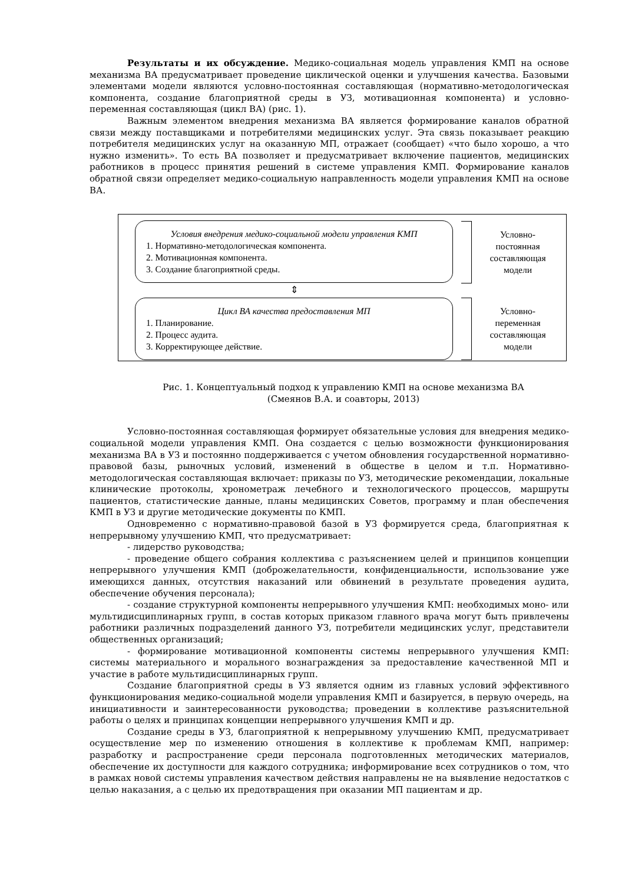Результаты и их обсуждение. Медико-социальная модель управления КМП на основе механизма ВА предусматривает проведение циклической оценки и улучшения качества. Базовыми элементами модели являются условно-постоянная составляющая (нормативно-методологическая компонента, создание благоприятной среды в УЗ, мотивационная компонента) и условно-переменная составляющая (цикл ВА) (рис. 1).
Важным элементом внедрения механизма ВА является формирование каналов обратной связи между поставщиками и потребителями медицинских услуг. Эта связь показывает реакцию потребителя медицинских услуг на оказанную МП, отражает (сообщает) «что было хорошо, а что нужно изменить». То есть ВА позволяет и предусматривает включение пациентов, медицинских работников в процесс принятия решений в системе управления КМП. Формирование каналов обратной связи определяет медико-социальную направленность модели управления КМП на основе ВА.
Условия внедрения медико-социальной модели управления КМП
1. Нормативно-методологическая компонента.
2. Мотивационная компонента.
3. Создание благоприятной среды.
Условно-
постоянная
составляющая
модели
⇕
Цикл ВА качества предоставления МП
1. Планирование.
2. Процесс аудита.
3. Корректирующее действие.
Условно-
переменная
составляющая
модели
Рис. 1. Концептуальный подход к управлению КМП на основе механизма ВА
(Смеянов В.А. и соавторы, 2013)
Условно-постоянная составляющая формирует обязательные условия для внедрения медико-социальной модели управления КМП. Она создается с целью возможности функционирования механизма ВА в УЗ и постоянно поддерживается с учетом обновления государственной нормативно-правовой базы, рыночных условий, изменений в обществе в целом и т.п. Нормативно-методологическая составляющая включает: приказы по УЗ, методические рекомендации, локальные клинические протоколы, хронометраж лечебного и технологического процессов, маршруты пациентов, статистические данные, планы медицинских Советов, программу и план обеспечения КМП в УЗ и другие методические документы по КМП.
Одновременно с нормативно-правовой базой в УЗ формируется среда, благоприятная к непрерывному улучшению КМП, что предусматривает:
- лидерство руководства;
- проведение общего собрания коллектива с разъяснением целей и принципов концепции непрерывного улучшения КМП (доброжелательности, конфиденциальности, использование уже имеющихся данных, отсутствия наказаний или обвинений в результате проведения аудита, обеспечение обучения персонала);
- создание структурной компоненты непрерывного улучшения КМП: необходимых моно- или мультидисциплинарных групп, в состав которых приказом главного врача могут быть привлечены работники различных подразделений данного УЗ, потребители медицинских услуг, представители общественных организаций;
- формирование мотивационной компоненты системы непрерывного улучшения КМП: системы материального и морального вознаграждения за предоставление качественной МП и участие в работе мультидисциплинарных групп.
Создание благоприятной среды в УЗ является одним из главных условий эффективного функционирования медико-социальной модели управления КМП и базируется, в первую очередь, на инициативности и заинтересованности руководства; проведении в коллективе разъяснительной работы о целях и принципах концепции непрерывного улучшения КМП и др.
Создание среды в УЗ, благоприятной к непрерывному улучшению КМП, предусматривает осуществление мер по изменению отношения в коллективе к проблемам КМП, например: разработку и распространение среди персонала подготовленных методических материалов, обеспечение их доступности для каждого сотрудника; информирование всех сотрудников о том, что в рамках новой системы управления качеством действия направлены не на выявление недостатков с целью наказания, а с целью их предотвращения при оказании МП пациентам и др.